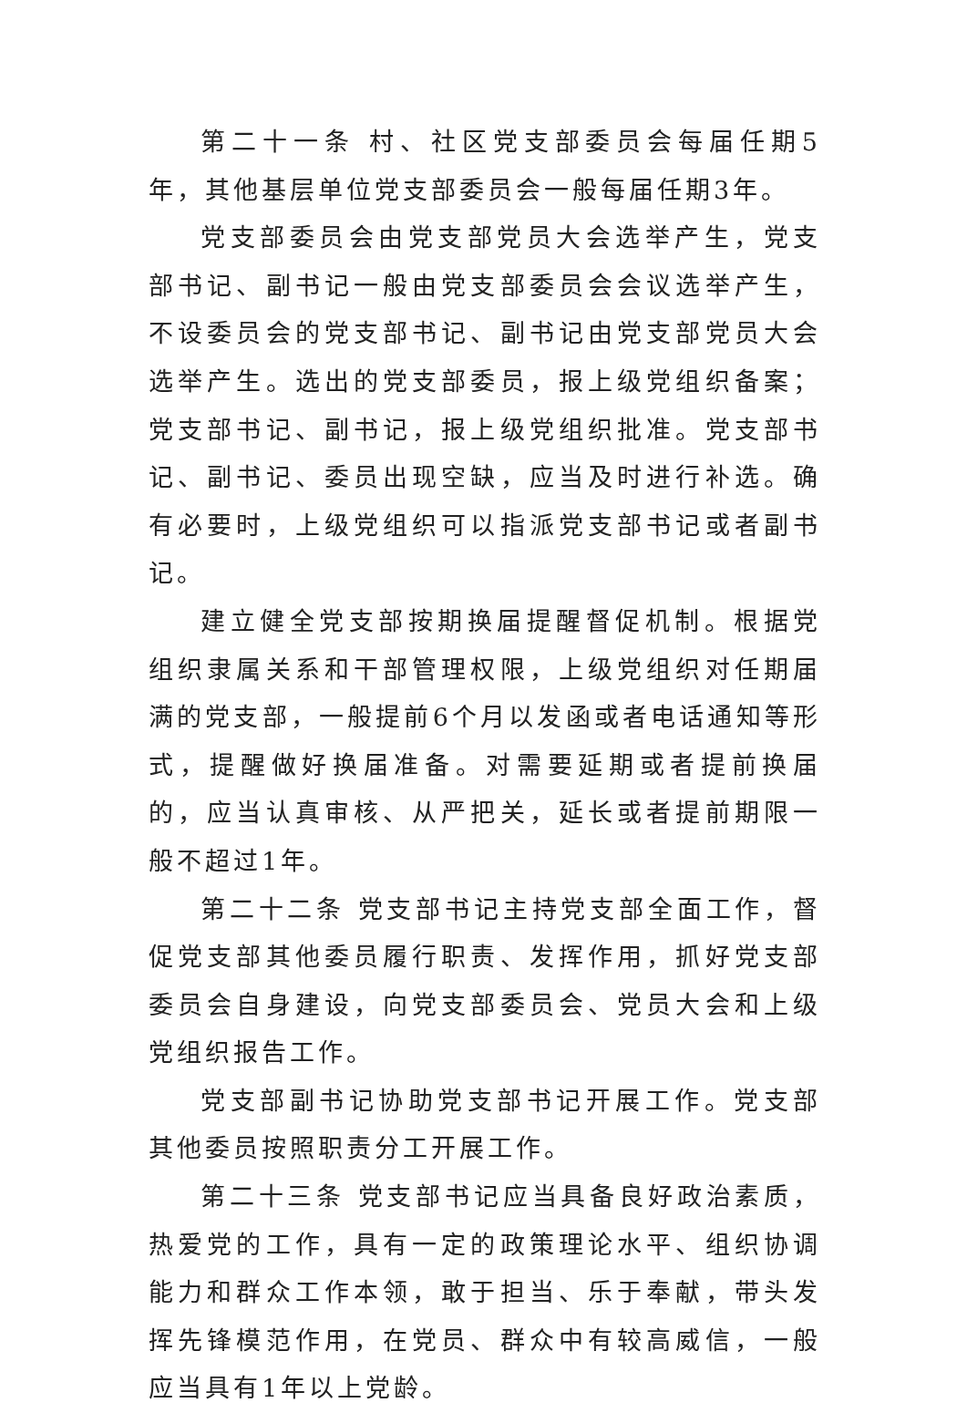第二十一条 村、社区党支部委员会每届任期5年，其他基层单位党支部委员会一般每届任期3年。
党支部委员会由党支部党员大会选举产生，党支部书记、副书记一般由党支部委员会会议选举产生，不设委员会的党支部书记、副书记由党支部党员大会选举产生。选出的党支部委员，报上级党组织备案；党支部书记、副书记，报上级党组织批准。党支部书记、副书记、委员出现空缺，应当及时进行补选。确有必要时，上级党组织可以指派党支部书记或者副书记。
建立健全党支部按期换届提醒督促机制。根据党组织隶属关系和干部管理权限，上级党组织对任期届满的党支部，一般提前6个月以发函或者电话通知等形式，提醒做好换届准备。对需要延期或者提前换届的，应当认真审核、从严把关，延长或者提前期限一般不超过1年。
第二十二条 党支部书记主持党支部全面工作，督促党支部其他委员履行职责、发挥作用，抓好党支部委员会自身建设，向党支部委员会、党员大会和上级党组织报告工作。
党支部副书记协助党支部书记开展工作。党支部其他委员按照职责分工开展工作。
第二十三条 党支部书记应当具备良好政治素质，热爱党的工作，具有一定的政策理论水平、组织协调能力和群众工作本领，敢于担当、乐于奉献，带头发挥先锋模范作用，在党员、群众中有较高威信，一般应当具有1年以上党龄。